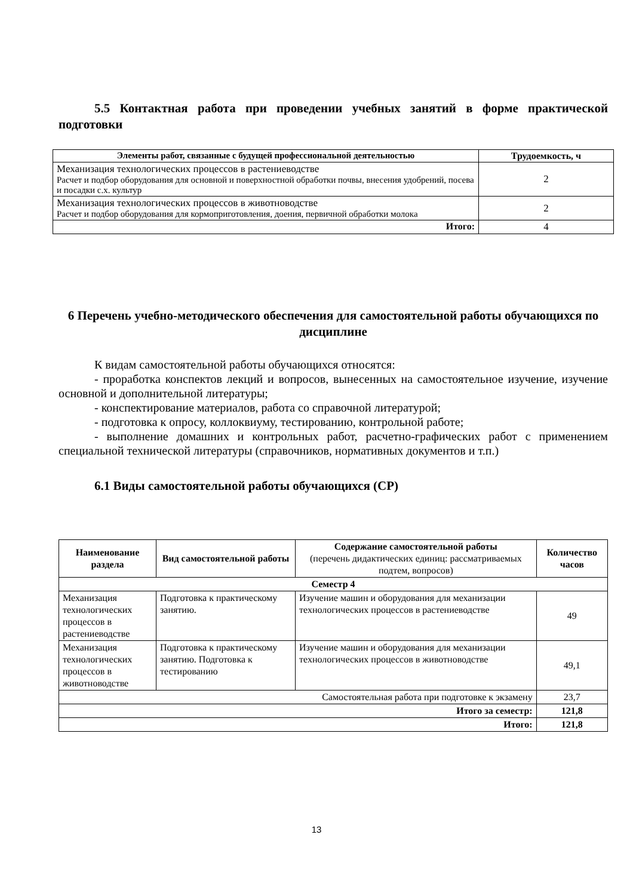5.5 Контактная работа при проведении учебных занятий в форме практической подготовки
| Элементы работ, связанные с будущей профессиональной деятельностью | Трудоемкость, ч |
| --- | --- |
| Механизация технологических процессов в растениеводстве Расчет и подбор оборудования для основной и поверхностной обработки почвы, внесения удобрений, посева и посадки с.х. культур | 2 |
| Механизация технологических процессов в животноводстве Расчет и подбор оборудования для кормоприготовления, доения, первичной обработки молока | 2 |
| Итого: | 4 |
6 Перечень учебно-методического обеспечения для самостоятельной работы обучающихся по дисциплине
К видам самостоятельной работы обучающихся относятся:
- проработка конспектов лекций и вопросов, вынесенных на самостоятельное изучение, изучение основной и дополнительной литературы;
- конспектирование материалов, работа со справочной литературой;
- подготовка к опросу, коллоквиуму, тестированию, контрольной работе;
- выполнение домашних и контрольных работ, расчетно-графических работ с применением специальной технической литературы (справочников, нормативных документов и т.п.)
6.1 Виды самостоятельной работы обучающихся (СР)
| Наименование раздела | Вид самостоятельной работы | Содержание самостоятельной работы (перечень дидактических единиц: рассматриваемых подтем, вопросов) | Количество часов |
| --- | --- | --- | --- |
| Семестр 4 | | | |
| Механизация технологических процессов в растениеводстве | Подготовка к практическому занятию. | Изучение машин и оборудования для механизации технологических процессов в растениеводстве | 49 |
| Механизация технологических процессов в животноводстве | Подготовка к практическому занятию. Подготовка к тестированию | Изучение машин и оборудования для механизации технологических процессов в животноводстве | 49,1 |
| Самостоятельная работа при подготовке к экзамену | | | 23,7 |
| Итого за семестр: | | | 121,8 |
| Итого: | | | 121,8 |
13